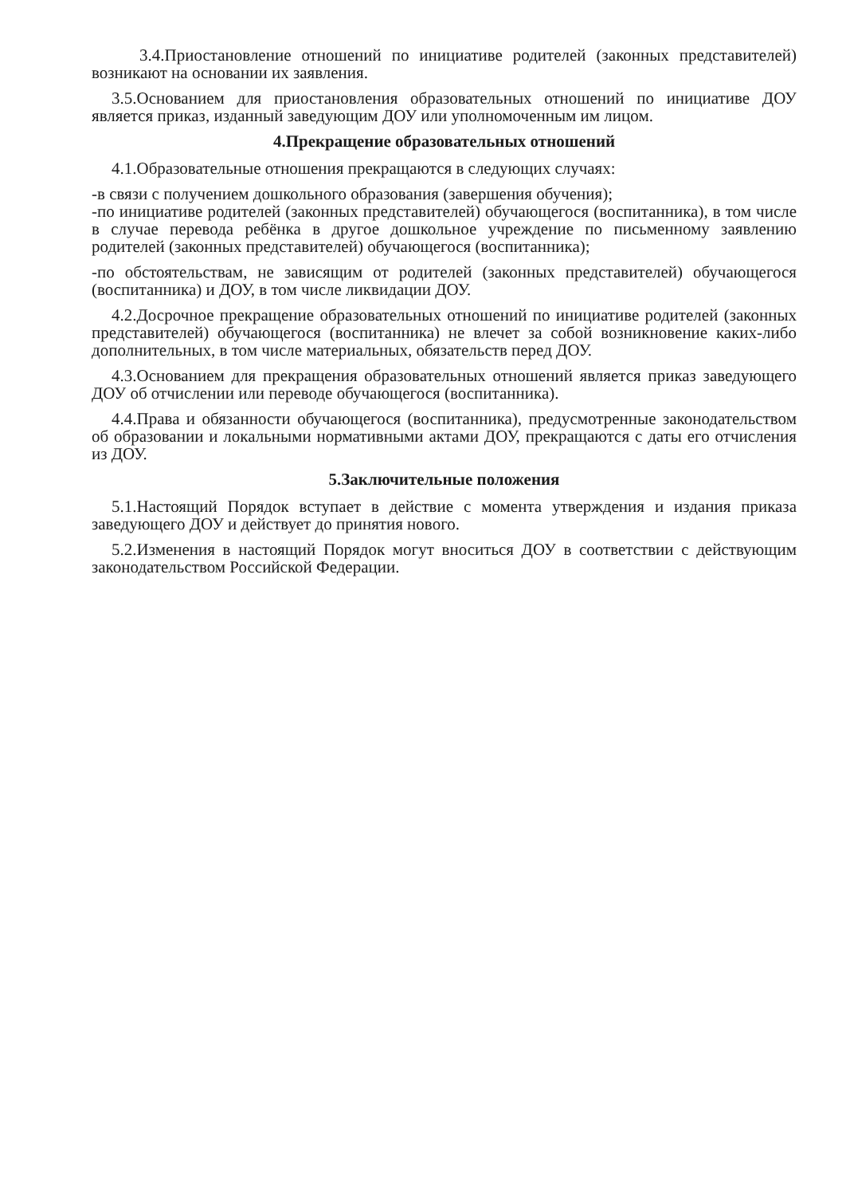3.4.Приостановление отношений по инициативе родителей (законных представителей) возникают на основании их заявления.
3.5.Основанием для приостановления образовательных отношений по инициативе ДОУ является приказ, изданный заведующим ДОУ или уполномоченным им лицом.
4.Прекращение образовательных отношений
4.1.Образовательные отношения прекращаются в следующих случаях:
-в связи с получением дошкольного образования (завершения обучения);
-по инициативе родителей (законных представителей) обучающегося (воспитанника), в том числе в случае перевода ребёнка в другое дошкольное учреждение по письменному заявлению родителей (законных представителей) обучающегося (воспитанника);
-по обстоятельствам, не зависящим от родителей (законных представителей) обучающегося (воспитанника) и ДОУ, в том числе ликвидации ДОУ.
4.2.Досрочное прекращение образовательных отношений по инициативе родителей (законных представителей) обучающегося (воспитанника) не влечет за собой возникновение каких-либо дополнительных, в том числе материальных, обязательств перед ДОУ.
4.3.Основанием для прекращения образовательных отношений является приказ заведующего ДОУ об отчислении или переводе обучающегося (воспитанника).
4.4.Права и обязанности обучающегося (воспитанника), предусмотренные законодательством об образовании и локальными нормативными актами ДОУ, прекращаются с даты его отчисления из ДОУ.
5.Заключительные положения
5.1.Настоящий Порядок вступает в действие с момента утверждения и издания приказа заведующего ДОУ и действует до принятия нового.
5.2.Изменения в настоящий Порядок могут вноситься ДОУ в соответствии с действующим законодательством Российской Федерации.